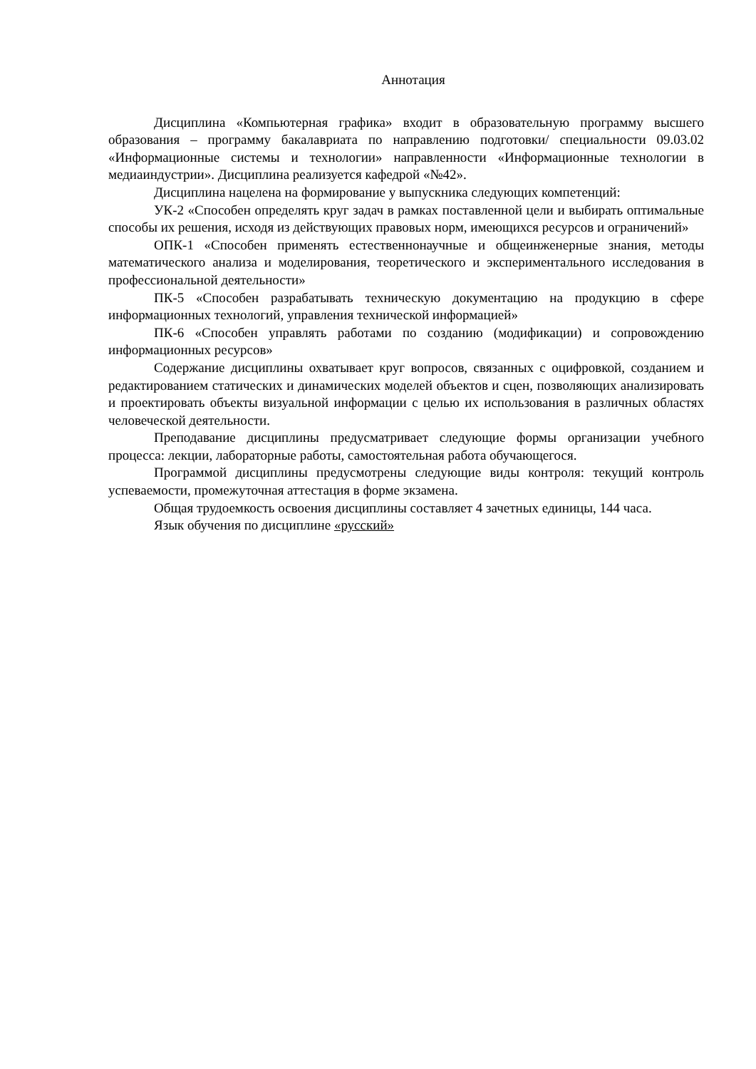Аннотация
Дисциплина «Компьютерная графика» входит в образовательную программу высшего образования – программу бакалавриата по направлению подготовки/ специальности 09.03.02 «Информационные системы и технологии» направленности «Информационные технологии в медиаиндустрии». Дисциплина реализуется кафедрой «№42».
Дисциплина нацелена на формирование у выпускника следующих компетенций:
УК-2 «Способен определять круг задач в рамках поставленной цели и выбирать оптимальные способы их решения, исходя из действующих правовых норм, имеющихся ресурсов и ограничений»
ОПК-1 «Способен применять естественнонаучные и общеинженерные знания, методы математического анализа и моделирования, теоретического и экспериментального исследования в профессиональной деятельности»
ПК-5 «Способен разрабатывать техническую документацию на продукцию в сфере информационных технологий, управления технической информацией»
ПК-6 «Способен управлять работами по созданию (модификации) и сопровождению информационных ресурсов»
Содержание дисциплины охватывает круг вопросов, связанных с оцифровкой, созданием и редактированием статических и динамических моделей объектов и сцен, позволяющих анализировать и проектировать объекты визуальной информации с целью их использования в различных областях человеческой деятельности.
Преподавание дисциплины предусматривает следующие формы организации учебного процесса: лекции, лабораторные работы, самостоятельная работа обучающегося.
Программой дисциплины предусмотрены следующие виды контроля: текущий контроль успеваемости, промежуточная аттестация в форме экзамена.
Общая трудоемкость освоения дисциплины составляет 4 зачетных единицы, 144 часа.
Язык обучения по дисциплине «русский»